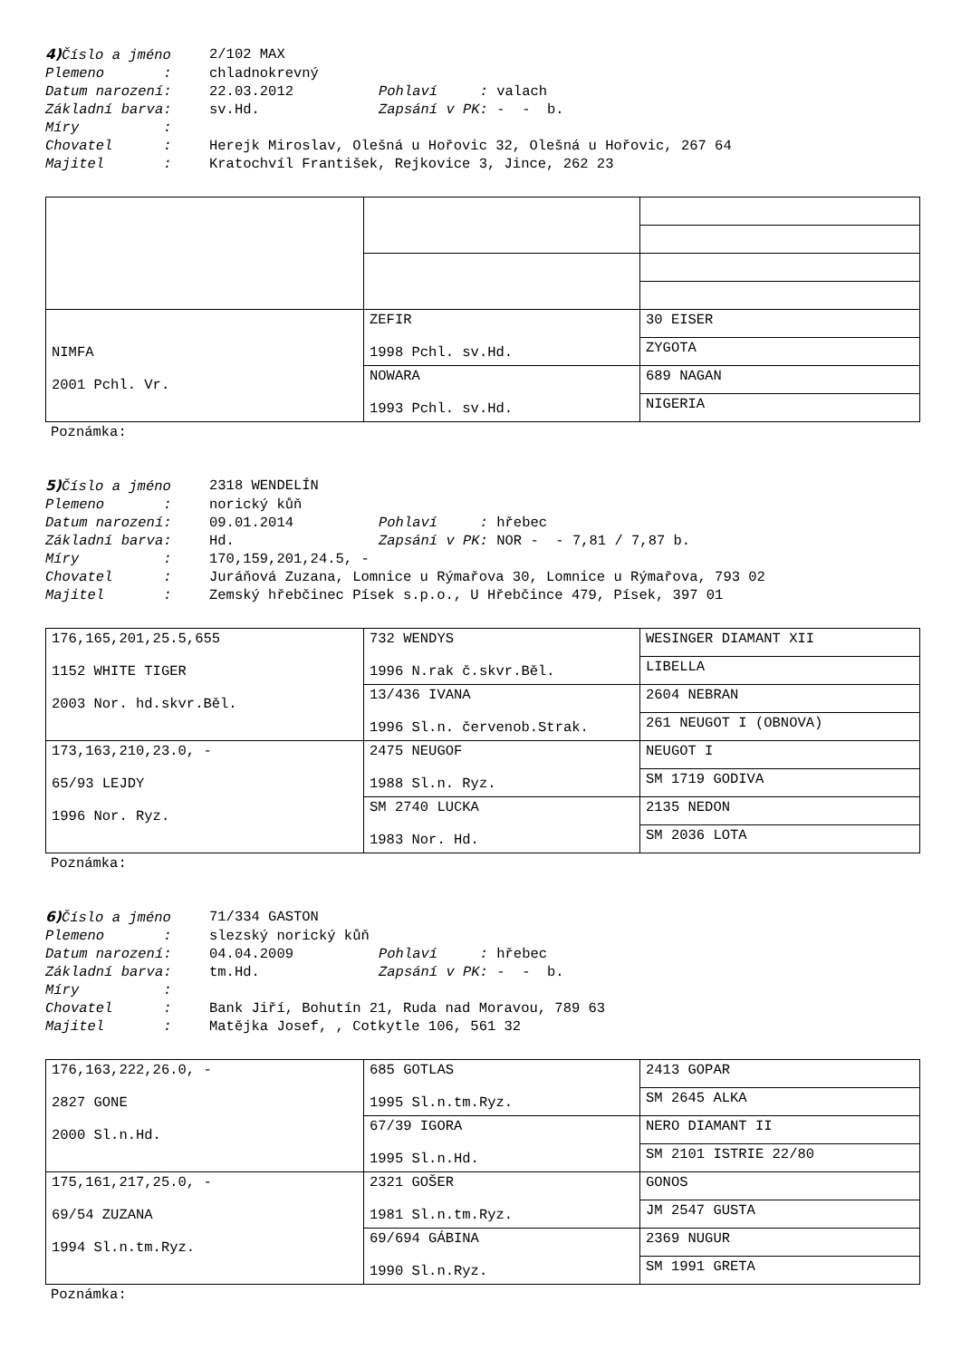4) Číslo a jméno 2/102 MAX
Plemeno : chladnokrevný
Datum narození: 22.03.2012 Pohlaví : valach
Základní barva: sv.Hd. Zapsání v PK: - - b.
Míry :
Chovatel : Herejk Miroslav, Olešná u Hořovic 32, Olešná u Hořovic, 267 64
Majitel : Kratochvíl František, Rejkovice 3, Jince, 262 23
| NIMFA 2001 Pchl. Vr. | ZEFIR 1998 Pchl. sv.Hd. | 30 EISER |
| | | ZYGOTA |
| | NOWARA 1993 Pchl. sv.Hd. | 689 NAGAN |
| | | NIGERIA |
Poznámka:
5) Číslo a jméno 2318 WENDELÍN
Plemeno : norický kůň
Datum narození: 09.01.2014 Pohlaví : hřebec
Základní barva: Hd. Zapsání v PK: NOR - - 7,81 / 7,87 b.
Míry : 170,159,201,24.5, -
Chovatel : Juráňová Zuzana, Lomnice u Rýmařova 30, Lomnice u Rýmařova, 793 02
Majitel : Zemský hřebčinec Písek s.p.o., U Hřebčince 479, Písek, 397 01
| 176,165,201,25.5,655 1152 WHITE TIGER 2003 Nor. hd.skvr.Běl. | 732 WENDYS 1996 N.rak č.skvr.Běl. | WESINGER DIAMANT XII |
| | | LIBELLA |
| | 13/436 IVANA 1996 Sl.n. červenob.Strak. | 2604 NEBRAN |
| | | 261 NEUGOT I (OBNOVA) |
| 173,163,210,23.0, - 65/93 LEJDY 1996 Nor. Ryz. | 2475 NEUGOF 1988 Sl.n. Ryz. | NEUGOT I |
| | | SM 1719 GODIVA |
| | SM 2740 LUCKA 1983 Nor. Hd. | 2135 NEDON |
| | | SM 2036 LOTA |
Poznámka:
6) Číslo a jméno 71/334 GASTON
Plemeno : slezský norický kůň
Datum narození: 04.04.2009 Pohlaví : hřebec
Základní barva: tm.Hd. Zapsání v PK: - - b.
Míry :
Chovatel : Bank Jiří, Bohutín 21, Ruda nad Moravou, 789 63
Majitel : Matějka Josef, , Cotkytle 106, 561 32
| 176,163,222,26.0, - 2827 GONE 2000 Sl.n.Hd. | 685 GOTLAS 1995 Sl.n.tm.Ryz. | 2413 GOPAR |
| | | SM 2645 ALKA |
| | 67/39 IGORA 1995 Sl.n.Hd. | NERO DIAMANT II |
| | | SM 2101 ISTRIE 22/80 |
| 175,161,217,25.0, - 69/54 ZUZANA 1994 Sl.n.tm.Ryz. | 2321 GOŠER 1981 Sl.n.tm.Ryz. | GONOS |
| | | JM 2547 GUSTA |
| | 69/694 GÁBINA 1990 Sl.n.Ryz. | 2369 NUGUR |
| | | SM 1991 GRETA |
Poznámka: